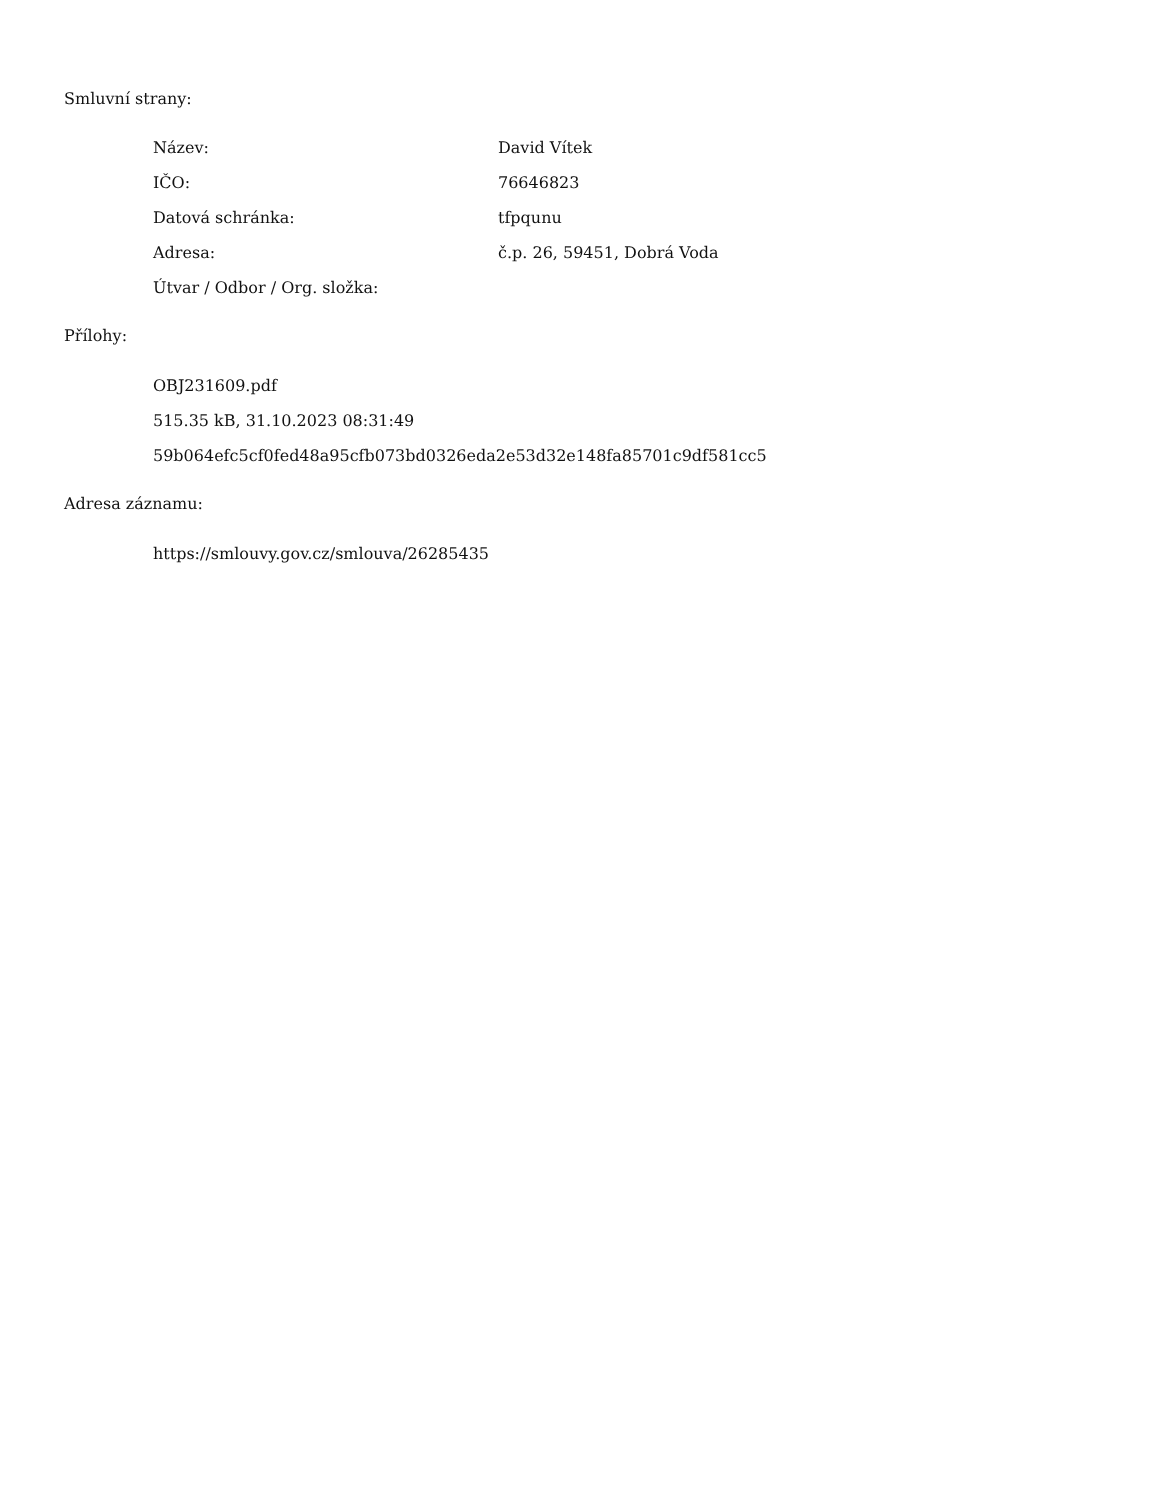Smluvní strany:
| Název: | David Vítek |
| IČO: | 76646823 |
| Datová schránka: | tfpqunu |
| Adresa: | č.p. 26, 59451, Dobrá Voda |
| Útvar / Odbor / Org. složka: | |
Přílohy:
OBJ231609.pdf
515.35 kB, 31.10.2023 08:31:49
59b064efc5cf0fed48a95cfb073bd0326eda2e53d32e148fa85701c9df581cc5
Adresa záznamu:
https://smlouvy.gov.cz/smlouva/26285435